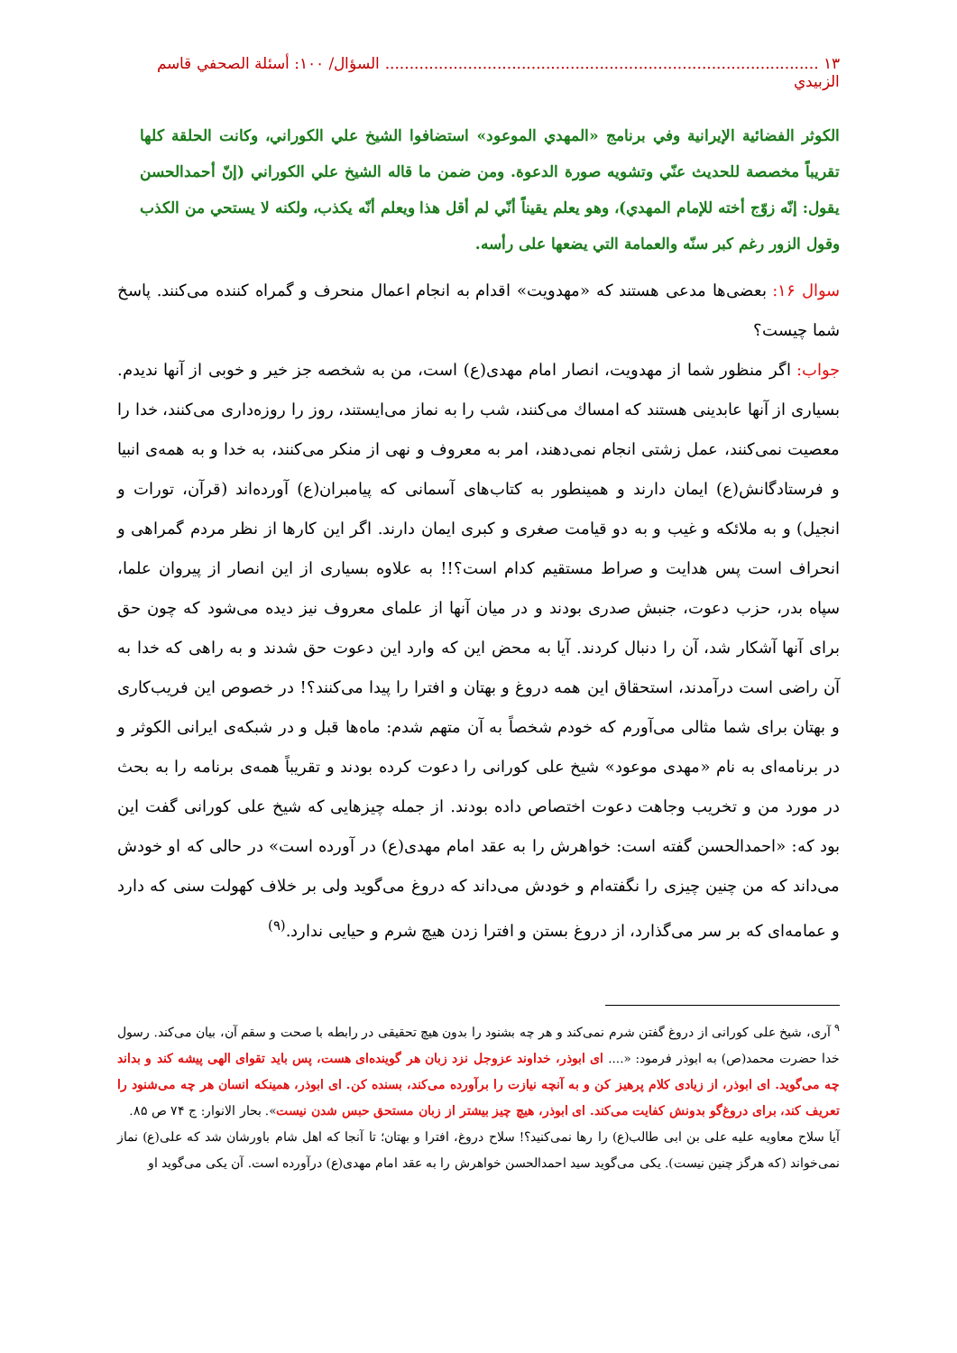١٣ ......................................................................................... السؤال/ ١٠٠: أسئلة الصحفي قاسم الزبيدي
الكوثر الفضائية الإيرانية وفي برنامج «المهدي الموعود» استضافوا الشيخ علي الكوراني، وكانت الحلقة كلها تقريباً مخصصة للحديث عنّي وتشويه صورة الدعوة. ومن ضمن ما قاله الشيخ علي الكوراني (إنّ أحمدالحسن يقول: إنّه زوّج أخته للإمام المهدي)، وهو يعلم يقيناً أنّي لم أقل هذا ويعلم أنّه يكذب، ولكنه لا يستحي من الكذب وقول الزور رغم كبر سنّه والعمامة التي يضعها على رأسه.
سوال ۱۶: بعضی‌ها مدعی هستند که «مهدویت» اقدام به انجام اعمال منحرف و گمراه کننده می‌کنند. پاسخ شما چیست؟
جواب: اگر منظور شما از مهدویت، انصار امام مهدی(ع) است، من به شخصه جز خیر و خوبی از آنها ندیدم. بسیاری از آنها عابدینی هستند که امساك می‌کنند، شب را به نماز می‌ایستند، روز را روزه‌داری می‌کنند، خدا را معصیت نمی‌کنند، عمل زشتی انجام نمی‌دهند، امر به معروف و نهی از منکر می‌کنند، به خدا و به همه‌ی انبیا و فرستادگانش(ع) ایمان دارند و همینطور به کتاب‌های آسمانی که پیامبران(ع) آورده‌اند (قرآن، تورات و انجیل) و به ملائکه و غیب و به دو قیامت صغری و کبری ایمان دارند. اگر این کارها از نظر مردم گمراهی و انحراف است پس هدایت و صراط مستقیم کدام است؟!! به علاوه بسیاری از این انصار از پیروان علما، سپاه بدر، حزب دعوت، جنبش صدری بودند و در میان آنها از علمای معروف نیز دیده می‌شود که چون حق برای آنها آشکار شد، آن را دنبال کردند. آیا به محض این که وارد این دعوت حق شدند و به راهی که خدا به آن راضی است درآمدند، استحقاق این همه دروغ و بهتان و افترا را پیدا می‌کنند؟! در خصوص این فریب‌کاری و بهتان برای شما مثالی می‌آورم که خودم شخصاً به آن متهم شدم: ماه‌ها قبل و در شبکه‌ی ایرانی الکوثر و در برنامه‌ای به نام «مهدی موعود» شیخ علی کورانی را دعوت کرده بودند و تقریباً همه‌ی برنامه را به بحث در مورد من و تخریب وجاهت دعوت اختصاص داده بودند. از جمله چیزهایی که شیخ علی کورانی گفت این بود که: «احمدالحسن گفته است: خواهرش را به عقد امام مهدی(ع) در آورده است» در حالی که او خودش می‌داند که من چنین چیزی را نگفته‌ام و خودش می‌داند که دروغ می‌گوید ولی بر خلاف کهولت سنی که دارد و عمامه‌ای که بر سر می‌گذارد، از دروغ بستن و افترا زدن هیچ شرم و حیایی ندارد.<sup>(۹)</sup>
<sup>۹</sup> آری، شیخ علی کورانی از دروغ گفتن شرم نمی‌کند و هر چه بشنود را بدون هیچ تحقیقی در رابطه با صحت و سقم آن، بیان می‌کند. رسول خدا حضرت محمد(ص) به ابوذر فرمود: «.... ای ابوذر، خداوند عزوجل نزد زبان هر گوینده‌ای هست، پس باید تقوای الهی پیشه کند و بداند چه می‌گوید. ای ابوذر، از زیادی کلام پرهیز کن و به آنچه نیازت را برآورده می‌کند، بسنده کن. ای ابوذر، همینکه انسان هر چه می‌شنود را تعریف کند، برای دروغ‌گو بدونش کفایت می‌کند. ای ابوذر، هیچ چیز بیشتر از زبان مستحق حبس شدن نیست». بحار الانوار: ج ۷۴ ص ۸۵.
آیا سلاح معاویه علیه علی بن ابی طالب(ع) را رها نمی‌کنید؟! سلاح دروغ، افترا و بهتان؛ تا آنجا که اهل شام باورشان شد که علی(ع) نماز نمی‌خواند (که هرگز چنین نیست). یکی می‌گوید سید احمدالحسن خواهرش را به عقد امام مهدی(ع) درآورده است. آن یکی می‌گوید او